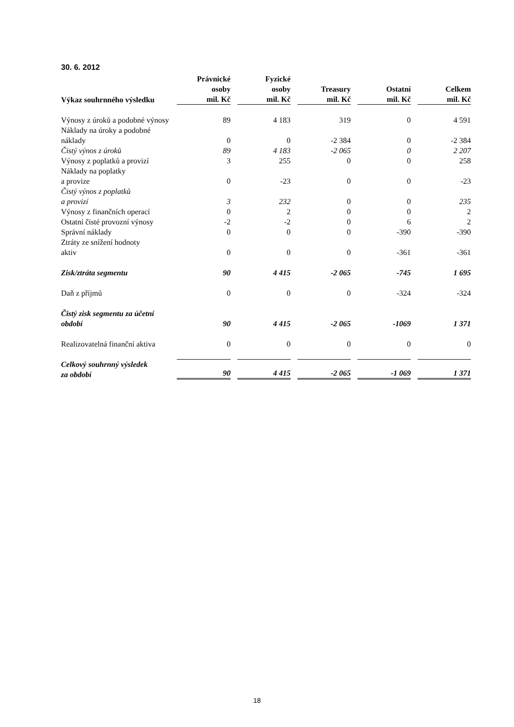30. 6. 2012
| Výkaz souhrnného výsledku | Právnické osoby mil. Kč | Fyzické osoby mil. Kč | Treasury mil. Kč | Ostatní mil. Kč | Celkem mil. Kč |
| --- | --- | --- | --- | --- | --- |
| Výnosy z úroků a podobné výnosy | 89 | 4 183 | 319 | 0 | 4 591 |
| Náklady na úroky a podobné náklady | 0 | 0 | -2 384 | 0 | -2 384 |
| Čistý výnos z úroků | 89 | 4 183 | -2 065 | 0 | 2 207 |
| Výnosy z poplatků a provizí | 3 | 255 | 0 | 0 | 258 |
| Náklady na poplatky a provize | 0 | -23 | 0 | 0 | -23 |
| Čistý výnos z poplatků a provizí | 3 | 232 | 0 | 0 | 235 |
| Výnosy z finančních operací | 0 | 2 | 0 | 0 | 2 |
| Ostatní čisté provozní výnosy | -2 | -2 | 0 | 6 | 2 |
| Správní náklady | 0 | 0 | 0 | -390 | -390 |
| Ztráty ze snížení hodnoty aktiv | 0 | 0 | 0 | -361 | -361 |
| Zisk/ztráta segmentu | 90 | 4 415 | -2 065 | -745 | 1 695 |
| Daň z příjmů | 0 | 0 | 0 | -324 | -324 |
| Čistý zisk segmentu za účetní období | 90 | 4 415 | -2 065 | -1069 | 1 371 |
| Realizovatelná finanční aktiva | 0 | 0 | 0 | 0 | 0 |
| Celkový souhrnný výsledek za období | 90 | 4 415 | -2 065 | -1 069 | 1 371 |
18